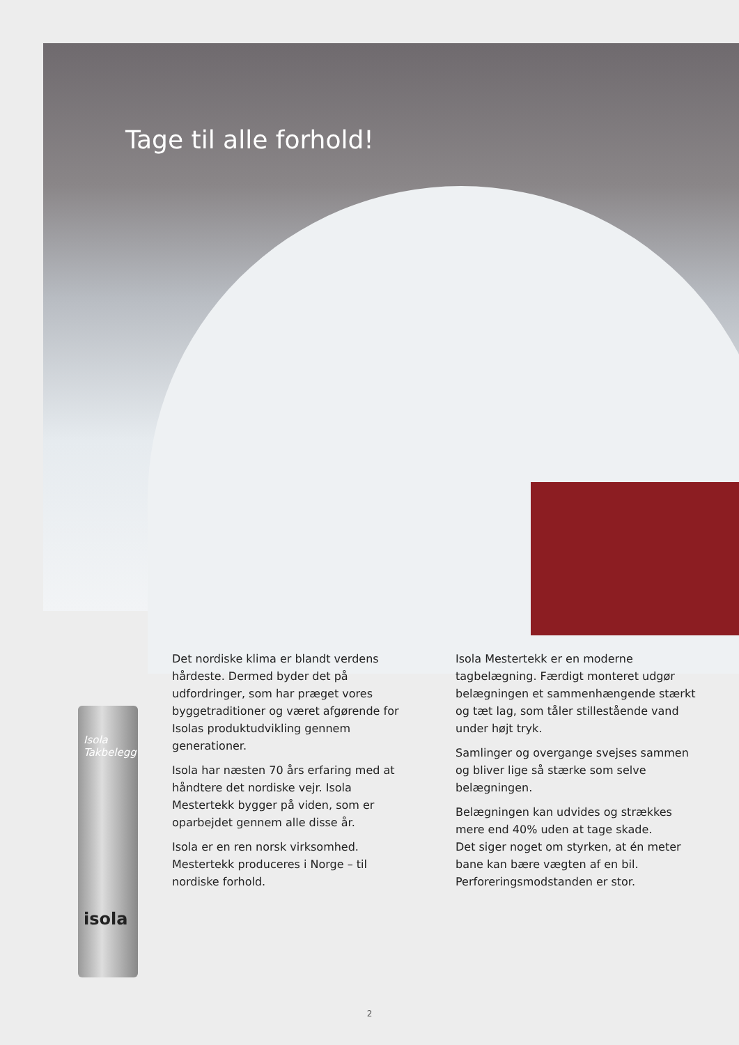Tage til alle forhold!
Isola Takbelegg
isola
Det nordiske klima er blandt verdens hårdeste. Dermed byder det på udfordringer, som har præget vores byggetraditioner og været afgørende for Isolas produktudvikling gennem generationer.
Isola har næsten 70 års erfaring med at håndtere det nordiske vejr. Isola Mestertekk bygger på viden, som er oparbejdet gennem alle disse år.
Isola er en ren norsk virksomhed. Mestertekk produceres i Norge – til nordiske forhold.
Isola Mestertekk er en moderne tagbelægning. Færdigt monteret udgør belægningen et sammenhængende stærkt og tæt lag, som tåler stillestående vand under højt tryk.
Samlinger og overgange svejses sammen og bliver lige så stærke som selve belægningen.
Belægningen kan udvides og strækkes mere end 40% uden at tage skade.
Det siger noget om styrken, at én meter bane kan bære vægten af en bil.
Perforeringsmodstanden er stor.
2